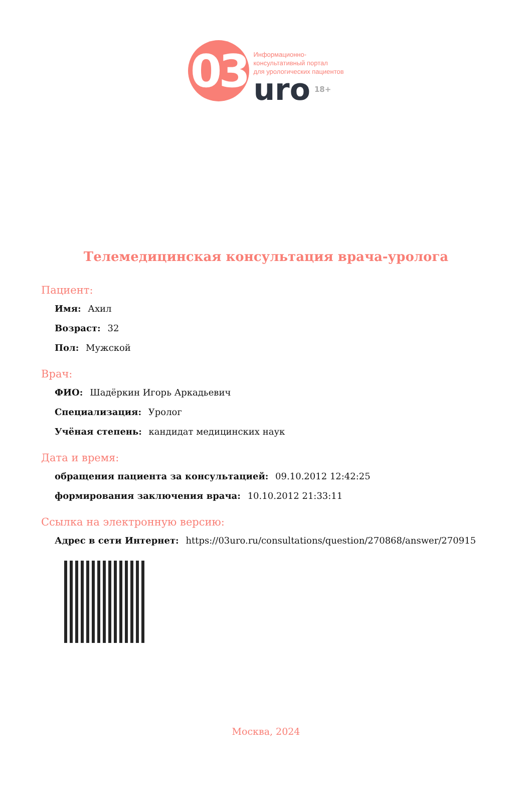03
Информационно-
консультативный портал
для урологических пациентов
uro 18+
Телемедицинская консультация врача-уролога
Пациент:
Имя: Ахил
Возраст: 32
Пол: Мужской
Врач:
ФИО: Шадёркин Игорь Аркадьевич
Специализация: Уролог
Учёная степень: кандидат медицинских наук
Дата и время:
обращения пациента за консультацией: 09.10.2012 12:42:25
формирования заключения врача: 10.10.2012 21:33:11
Ссылка на электронную версию:
Адрес в сети Интернет: https://03uro.ru/consultations/question/270868/answer/270915
Москва, 2024